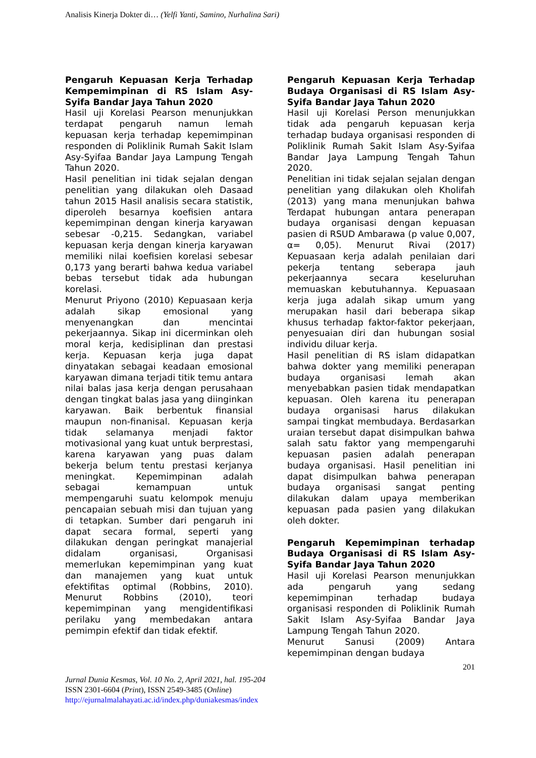Analisis Kinerja Dokter di… (Yelfi Yanti, Samino, Nurhalina Sari)
Pengaruh Kepuasan Kerja Terhadap Kempemimpinan di RS Islam Asy-Syifa Bandar Jaya Tahun 2020
Hasil uji Korelasi Pearson menunjukkan terdapat pengaruh namun lemah kepuasan kerja terhadap kepemimpinan responden di Poliklinik Rumah Sakit Islam Asy-Syifaa Bandar Jaya Lampung Tengah Tahun 2020.
Hasil penelitian ini tidak sejalan dengan penelitian yang dilakukan oleh Dasaad tahun 2015 Hasil analisis secara statistik, diperoleh besarnya koefisien antara kepemimpinan dengan kinerja karyawan sebesar -0,215. Sedangkan, variabel kepuasan kerja dengan kinerja karyawan memiliki nilai koefisien korelasi sebesar 0,173 yang berarti bahwa kedua variabel bebas tersebut tidak ada hubungan korelasi.
Menurut Priyono (2010) Kepuasaan kerja adalah sikap emosional yang menyenangkan dan mencintai pekerjaannya. Sikap ini dicerminkan oleh moral kerja, kedisiplinan dan prestasi kerja. Kepuasan kerja juga dapat dinyatakan sebagai keadaan emosional karyawan dimana terjadi titik temu antara nilai balas jasa kerja dengan perusahaan dengan tingkat balas jasa yang diinginkan karyawan. Baik berbentuk finansial maupun non-finanisal. Kepuasan kerja tidak selamanya menjadi faktor motivasional yang kuat untuk berprestasi, karena karyawan yang puas dalam bekerja belum tentu prestasi kerjanya meningkat. Kepemimpinan adalah sebagai kemampuan untuk mempengaruhi suatu kelompok menuju pencapaian sebuah misi dan tujuan yang di tetapkan. Sumber dari pengaruh ini dapat secara formal, seperti yang dilakukan dengan peringkat manajerial didalam organisasi, Organisasi memerlukan kepemimpinan yang kuat dan manajemen yang kuat untuk efektifitas optimal (Robbins, 2010). Menurut Robbins (2010), teori kepemimpinan yang mengidentifikasi perilaku yang membedakan antara pemimpin efektif dan tidak efektif.
Pengaruh Kepuasan Kerja Terhadap Budaya Organisasi di RS Islam Asy-Syifa Bandar Jaya Tahun 2020
Hasil uji Korelasi Person menunjukkan tidak ada pengaruh kepuasan kerja terhadap budaya organisasi responden di Poliklinik Rumah Sakit Islam Asy-Syifaa Bandar Jaya Lampung Tengah Tahun 2020.
Penelitian ini tidak sejalan sejalan dengan penelitian yang dilakukan oleh Kholifah (2013) yang mana menunjukan bahwa Terdapat hubungan antara penerapan budaya organisasi dengan kepuasan pasien di RSUD Ambarawa (p value 0,007, α= 0,05). Menurut Rivai (2017) Kepuasaan kerja adalah penilaian dari pekerja tentang seberapa jauh pekerjaannya secara keseluruhan memuaskan kebutuhannya. Kepuasaan kerja juga adalah sikap umum yang merupakan hasil dari beberapa sikap khusus terhadap faktor-faktor pekerjaan, penyesuaian diri dan hubungan sosial individu diluar kerja.
Hasil penelitian di RS islam didapatkan bahwa dokter yang memiliki penerapan budaya organisasi lemah akan menyebabkan pasien tidak mendapatkan kepuasan. Oleh karena itu penerapan budaya organisasi harus dilakukan sampai tingkat membudaya. Berdasarkan uraian tersebut dapat disimpulkan bahwa salah satu faktor yang mempengaruhi kepuasan pasien adalah penerapan budaya organisasi. Hasil penelitian ini dapat disimpulkan bahwa penerapan budaya organisasi sangat penting dilakukan dalam upaya memberikan kepuasan pada pasien yang dilakukan oleh dokter.
Pengaruh Kepemimpinan terhadap Budaya Organisasi di RS Islam Asy-Syifa Bandar Jaya Tahun 2020
Hasil uji Korelasi Pearson menunjukkan ada pengaruh yang sedang kepemimpinan terhadap budaya organisasi responden di Poliklinik Rumah Sakit Islam Asy-Syifaa Bandar Jaya Lampung Tengah Tahun 2020.
Menurut Sanusi (2009) Antara kepemimpinan dengan budaya
201
Jurnal Dunia Kesmas, Vol. 10 No. 2, April 2021, hal. 195-204
ISSN 2301-6604 (Print), ISSN 2549-3485 (Online)
http://ejurnalmalahayati.ac.id/index.php/duniakesmas/index